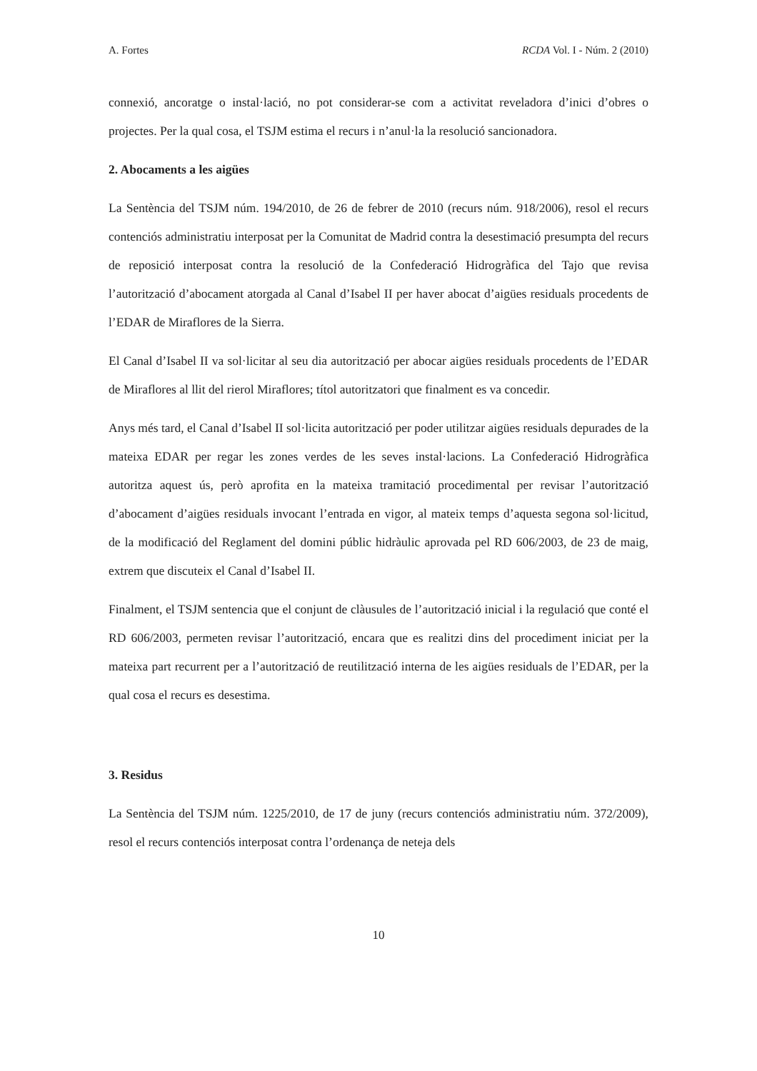A. Fortes RCDA Vol. I - Núm. 2 (2010)
connexió, ancoratge o instal·lació, no pot considerar-se com a activitat reveladora d’inici d’obres o projectes. Per la qual cosa, el TSJM estima el recurs i n’anul·la la resolució sancionadora.
2. Abocaments a les aigües
La Sentència del TSJM núm. 194/2010, de 26 de febrer de 2010 (recurs núm. 918/2006), resol el recurs contenciós administratiu interposat per la Comunitat de Madrid contra la desestimació presumpta del recurs de reposició interposat contra la resolució de la Confederació Hidrogràfica del Tajo que revisa l’autorització d’abocament atorgada al Canal d’Isabel II per haver abocat d’aigües residuals procedents de l’EDAR de Miraflores de la Sierra.
El Canal d’Isabel II va sol·licitar al seu dia autorització per abocar aigües residuals procedents de l’EDAR de Miraflores al llit del rierol Miraflores; títol autoritzatori que finalment es va concedir.
Anys més tard, el Canal d’Isabel II sol·licita autorització per poder utilitzar aigües residuals depurades de la mateixa EDAR per regar les zones verdes de les seves instal·lacions. La Confederació Hidrogràfica autoritza aquest ús, però aprofita en la mateixa tramitació procedimental per revisar l’autorització d’abocament d’aigües residuals invocant l’entrada en vigor, al mateix temps d’aquesta segona sol·licitud, de la modificació del Reglament del domini públic hidràulic aprovada pel RD 606/2003, de 23 de maig, extrem que discuteix el Canal d’Isabel II.
Finalment, el TSJM sentencia que el conjunt de clàusules de l’autorització inicial i la regulació que conté el RD 606/2003, permeten revisar l’autorització, encara que es realitzi dins del procediment iniciat per la mateixa part recurrent per a l’autorització de reutilització interna de les aigües residuals de l’EDAR, per la qual cosa el recurs es desestima.
3. Residus
La Sentència del TSJM núm. 1225/2010, de 17 de juny (recurs contenciós administratiu núm. 372/2009), resol el recurs contenciós interposat contra l’ordenança de neteja dels
10